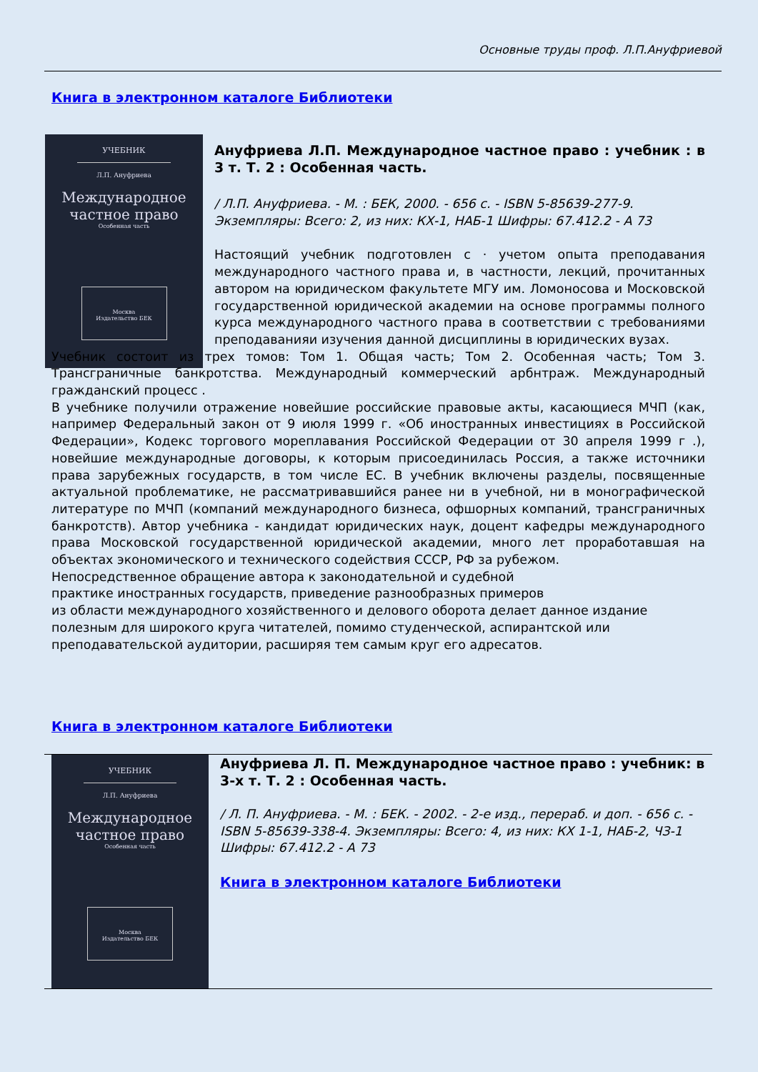Основные труды проф. Л.П.Ануфриевой
Книга в электронном каталоге Библиотеки
УЧЕБНИК
Л.П. Ануфриева
Международное
частное право
Особенная часть
Москва
Издательство БЕК
Ануфриева Л.П. Международное частное право : учебник : в 3 т. Т. 2 : Особенная часть.
/ Л.П. Ануфриева. - М. : БЕК, 2000. - 656 с. - ISBN 5-85639-277-9. Экземпляры: Всего: 2, из них: КХ-1, НАБ-1 Шифры: 67.412.2 - А 73
Настоящий учебник подготовлен с · учетом опыта преподавания международного частного права и, в частности, лекций, прочитанных автором на юридическом факультете МГУ им. Ломоносова и Московской государственной юридической академии на основе программы полного курса международного частного права в соответствии с требованиями преподаванияи изучения данной дисциплины в юридических вузах.
Учебник состоит из трех томов: Том 1. Общая часть; Том 2. Особенная часть; Том 3. Трансграничные банкротства. Международный коммерческий арбнтраж. Международный гражданский процесс .
В учебнике получили отражение новейшие российские правовые акты, касающиеся МЧП (как, например Федеральный закон от 9 июля 1999 г. «Об иностранных инвестициях в Российской Федерации», Кодекс торгового мореплавания Российской Федерации от 30 апреля 1999 г .), новейшие международные договоры, к которым присоединилась Россия, а также источники права зарубежных государств, в том числе ЕС. В учебник включены разделы, посвященные актуальной проблематике, не рассматривавшийся ранее ни в учебной, ни в монографической литературе по МЧП (компаний международного бизнеса, офшорных компаний, трансграничных банкротств). Автор учебника - кандидат юридических наук, доцент кафедры международного права Московской государственной юридической академии, много лет проработавшая на объектах экономического и технического содействия СССР, РФ за рубежом.
Непосредственное обращение автора к законодательной и судебной
практике иностранных государств, приведение разнообразных примеров
из области международного хозяйственного и делового оборота делает данное издание полезным для широкого круга читателей, помимо студенческой, аспирантской или преподавательской аудитории, расширяя тем самым круг его адресатов.
Книга в электронном каталоге Библиотеки
УЧЕБНИК
Л.П. Ануфриева
Международное
частное право
Особенная часть
Москва
Издательство БЕК
Ануфриева Л. П. Международное частное право : учебник: в 3-х т. Т. 2 : Особенная часть.
/ Л. П. Ануфриева. - М. : БЕК. - 2002. - 2-е изд., перераб. и доп. - 656 с. - ISBN 5-85639-338-4. Экземпляры: Всего: 4, из них: КХ 1-1, НАБ-2, ЧЗ-1 Шифры: 67.412.2 - А 73
Книга в электронном каталоге Библиотеки